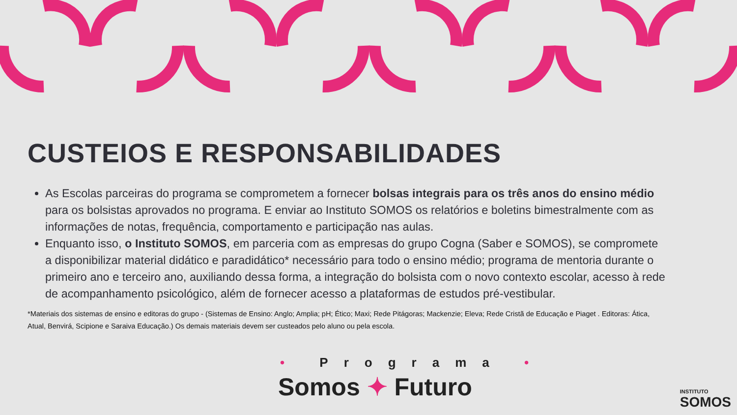CUSTEIOS E RESPONSABILIDADES
As Escolas parceiras do programa se comprometem a fornecer bolsas integrais para os três anos do ensino médio para os bolsistas aprovados no programa. E enviar ao Instituto SOMOS os relatórios e boletins bimestralmente com as informações de notas, frequência, comportamento e participação nas aulas.
Enquanto isso, o Instituto SOMOS, em parceria com as empresas do grupo Cogna (Saber e SOMOS), se compromete a disponibilizar material didático e paradidático* necessário para todo o ensino médio; programa de mentoria durante o primeiro ano e terceiro ano, auxiliando dessa forma, a integração do bolsista com o novo contexto escolar, acesso à rede de acompanhamento psicológico, além de fornecer acesso a plataformas de estudos pré-vestibular.
*Materiais dos sistemas de ensino e editoras do grupo - (Sistemas de Ensino: Anglo; Amplia; pH; Ético; Maxi; Rede Pitágoras; Mackenzie; Eleva; Rede Cristã de Educação e Piaget . Editoras: Ática, Atual, Benvirá, Scipione e Saraiva Educação.) Os demais materiais devem ser custeados pelo aluno ou pela escola.
• Programa •
Somos ✦ Futuro INSTITUTO
SOMOS